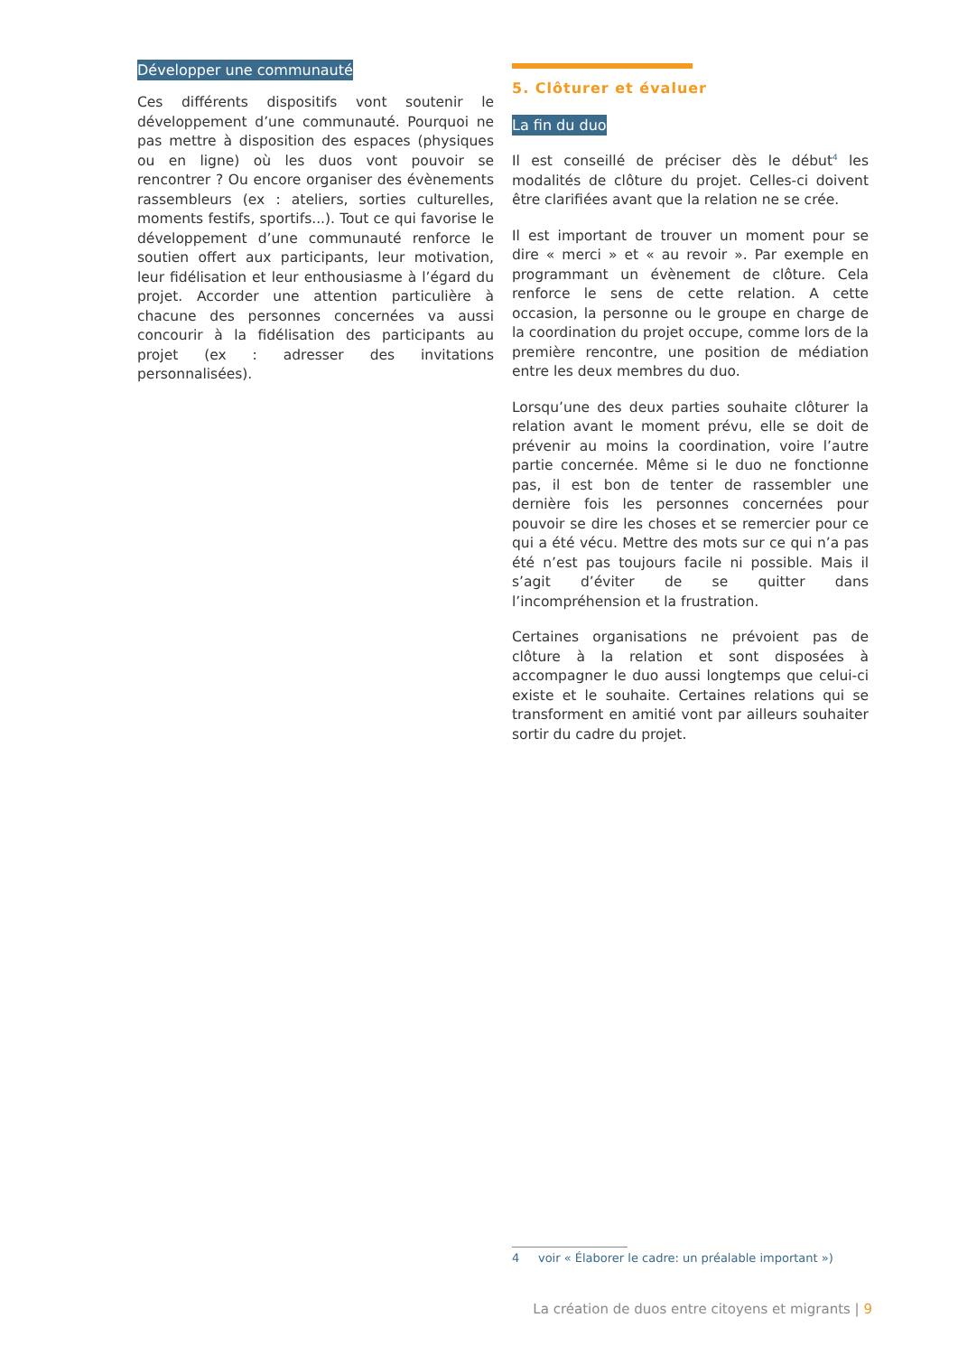Développer une communauté
Ces différents dispositifs vont soutenir le développement d’une communauté. Pourquoi ne pas mettre à disposition des espaces (physiques ou en ligne) où les duos vont pouvoir se rencontrer ? Ou encore organiser des évènements rassembleurs (ex : ateliers, sorties culturelles, moments festifs, sportifs...). Tout ce qui favorise le développement d’une communauté renforce le soutien offert aux participants, leur motivation, leur fidélisation et leur enthousiasme à l’égard du projet. Accorder une attention particulière à chacune des personnes concernées va aussi concourir à la fidélisation des participants au projet (ex : adresser des invitations personnalisées).
5. Clôturer et évaluer
La fin du duo
Il est conseillé de préciser dès le début<sup>4</sup> les modalités de clôture du projet. Celles-ci doivent être clarifiées avant que la relation ne se crée.
Il est important de trouver un moment pour se dire « merci » et « au revoir ». Par exemple en programmant un évènement de clôture. Cela renforce le sens de cette relation. A cette occasion, la personne ou le groupe en charge de la coordination du projet occupe, comme lors de la première rencontre, une position de médiation entre les deux membres du duo.
Lorsqu’une des deux parties souhaite clôturer la relation avant le moment prévu, elle se doit de prévenir au moins la coordination, voire l’autre partie concernée. Même si le duo ne fonctionne pas, il est bon de tenter de rassembler une dernière fois les personnes concernées pour pouvoir se dire les choses et se remercier pour ce qui a été vécu. Mettre des mots sur ce qui n’a pas été n’est pas toujours facile ni possible. Mais il s’agit d’éviter de se quitter dans l’incompréhension et la frustration.
Certaines organisations ne prévoient pas de clôture à la relation et sont disposées à accompagner le duo aussi longtemps que celui-ci existe et le souhaite. Certaines relations qui se transforment en amitié vont par ailleurs souhaiter sortir du cadre du projet.
4 voir « Élaborer le cadre: un préalable important »)
La création de duos entre citoyens et migrants | 9